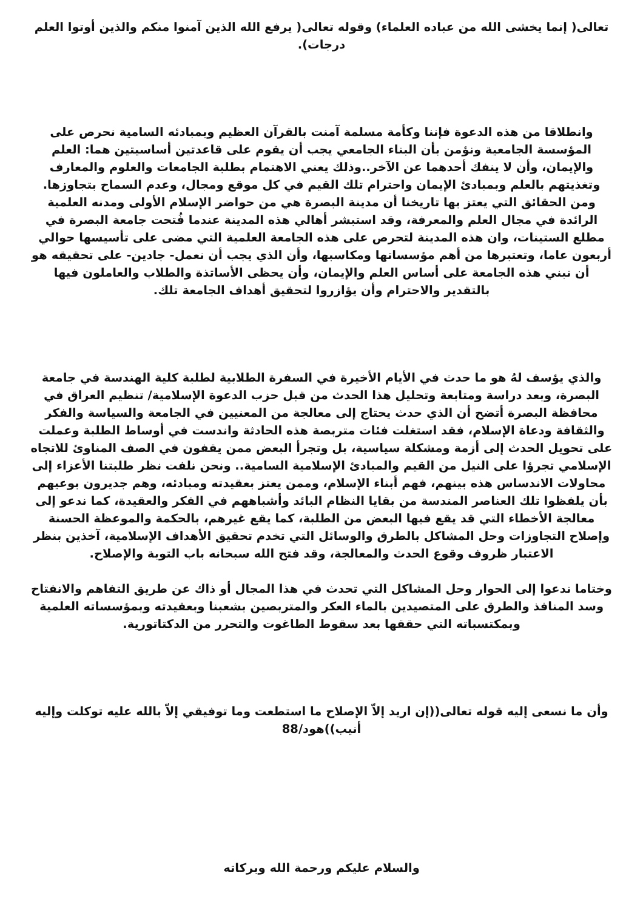تعالى( إنما يخشى الله من عباده العلماء) وقوله تعالى( يرفع الله الذين آمنوا منكم والذين أوتوا العلم درجات).
وانطلاقا من هذه الدعوة فإننا وكأمة مسلمة آمنت بالقرآن العظيم وبمبادئه السامية نحرص على المؤسسة الجامعية ونؤمن بأن البناء الجامعي يجب أن يقوم على قاعدتين أساسيتين هما: العلم والإيمان، وأن لا ينفك أحدهما عن الآخر..وذلك يعني الاهتمام بطلبة الجامعات والعلوم والمعارف وتغذيتهم بالعلم وبمبادئ الإيمان واحترام تلك القيم في كل موقع ومجال، وعدم السماح بتجاوزها. ومن الحقائق التي يعتز بها تاريخنا أن مدينة البصرة هي من حواضر الإسلام الأولى ومدنه العلمية الرائدة في مجال العلم والمعرفة، وقد استبشر أهالي هذه المدينة عندما فُتحت جامعة البصرة في مطلع الستينات، وان هذه المدينة لتحرص على هذه الجامعة العلمية التي مضى على تأسيسها حوالي أربعون عاما، وتعتبرها من أهم مؤسساتها ومكاسبها، وأن الذي يجب أن نعمل- جادين- على تحقيقه هو أن نبني هذه الجامعة على أساس العلم والإيمان، وأن يحظى الأساتذة والطلاب والعاملون فيها بالتقدير والاحترام وأن يؤازروا لتحقيق أهداف الجامعة تلك.
والذي يؤسف لهُ هو ما حدث في الأيام الأخيرة في السفرة الطلابية لطلبة كلية الهندسة في جامعة البصرة، وبعد دراسة ومتابعة وتحليل هذا الحدث من قبل حزب الدعوة الإسلامية/ تنظيم العراق في محافظة البصرة أتضح أن الذي حدث يحتاج إلى معالجة من المعنيين في الجامعة والسياسة والفكر والثقافة ودعاة الإسلام، فقد استغلت فئات متربصة هذه الحادثة واندست في أوساط الطلبة وعملت على تحويل الحدث إلى أزمة ومشكلة سياسية، بل وتجرأ البعض ممن يقفون في الصف المناوئ للاتجاه الإسلامي تجرؤا على النيل من القيم والمبادئ الإسلامية السامية.. ونحن نلفت نظر طلبتنا الأعزاء إلى محاولات الاندساس هذه بينهم، فهم أبناء الإسلام، وممن يعتز بعقيدته ومبادئه، وهم جديرون بوعيهم بأن يلفظوا تلك العناصر المندسة من بقايا النظام البائد وأشباههم في الفكر والعقيدة، كما ندعو إلى معالجة الأخطاء التي قد يقع فيها البعض من الطلبة، كما يقع غيرهم، بالحكمة والموعظة الحسنة وإصلاح التجاوزات وحل المشاكل بالطرق والوسائل التي تخدم تحقيق الأهداف الإسلامية، آخذين بنظر الاعتبار ظروف وقوع الحدث والمعالجة، وقد فتح الله سبحانه باب التوبة والإصلاح.
وختاما ندعوا إلى الحوار وحل المشاكل التي تحدث في هذا المجال أو ذاك عن طريق التفاهم والانفتاح وسد المنافذ والطرق على المتصيدين بالماء العكر والمتربصين بشعبنا وبعقيدته وبمؤسساته العلمية وبمكتسباته التي حققها بعد سقوط الطاغوت والتحرر من الدكتاتورية.
وأن ما نسعى إليه قوله تعالى((إن اريد إلاّ الإصلاح ما استطعت وما توفيقي إلاّ بالله عليه توكلت وإليه أنيب))هود/88
والسلام عليكم ورحمة الله وبركاته